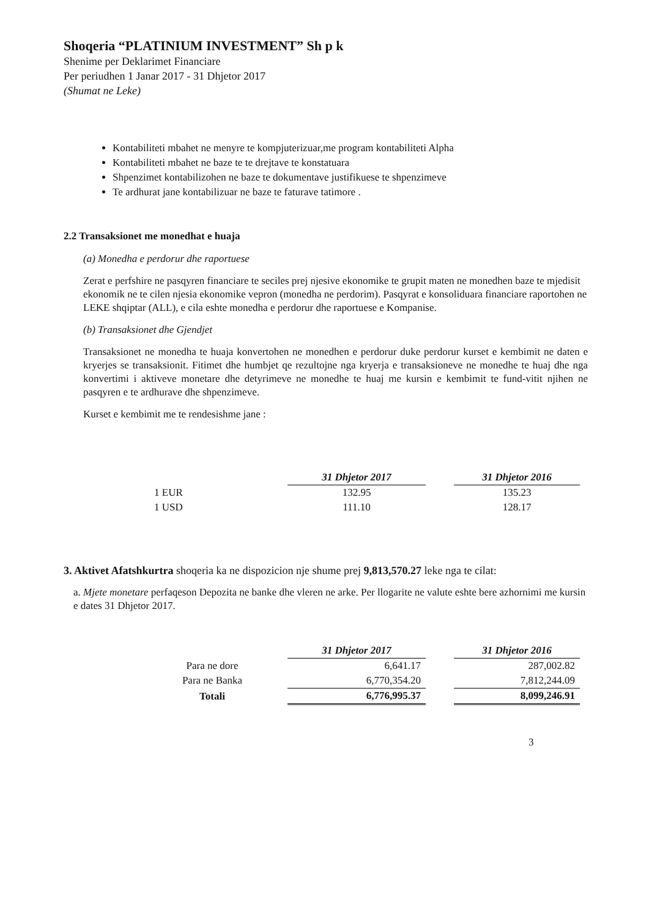Shoqeria “PLATINIUM INVESTMENT” Sh p k
Shenime per Deklarimet Financiare
Per periudhen 1 Janar 2017 - 31 Dhjetor 2017
(Shumat ne Leke)
Kontabiliteti mbahet ne menyre te kompjuterizuar,me program kontabiliteti Alpha
Kontabiliteti mbahet ne baze te te drejtave te konstatuara
Shpenzimet kontabilizohen ne baze te dokumentave justifikuese te shpenzimeve
Te ardhurat jane kontabilizuar ne baze te faturave tatimore .
2.2 Transaksionet me monedhat e huaja
(a) Monedha e perdorur dhe raportuese
Zerat e perfshire ne pasqyren financiare te seciles prej njesive ekonomike te grupit maten ne monedhen baze te mjedisit ekonomik ne te cilen njesia ekonomike vepron (monedha ne perdorim). Pasqyrat e konsoliduara financiare raportohen ne LEKE shqiptar (ALL), e cila eshte monedha e perdorur dhe raportuese e Kompanise.
(b) Transaksionet dhe Gjendjet
Transaksionet ne monedha te huaja konvertohen ne monedhen e perdorur duke perdorur kurset e kembimit ne daten e kryerjes se transaksionit. Fitimet dhe humbjet qe rezultojne nga kryerja e transaksioneve ne monedhe te huaj dhe nga konvertimi i aktiveve monetare dhe detyrimeve ne monedhe te huaj me kursin e kembimit te fund-vitit njihen ne pasqyren e te ardhurave dhe shpenzimeve.
Kurset e kembimit me te rendesishme jane :
| | 31 Dhjetor 2017 | | 31 Dhjetor 2016 |
| 1 EUR | 132.95 | | 135.23 |
| 1 USD | 111.10 | | 128.17 |
3. Aktivet Afatshkurtra shoqeria ka ne dispozicion nje shume prej 9,813,570.27 leke nga te cilat:
a. Mjete monetare perfaqeson Depozita ne banke dhe vleren ne arke. Per llogarite ne valute eshte bere azhornimi me kursin e dates 31 Dhjetor 2017.
| | 31 Dhjetor 2017 | | 31 Dhjetor 2016 |
| Para ne dore | 6,641.17 | | 287,002.82 |
| Para ne Banka | 6,770,354.20 | | 7,812,244.09 |
| Totali | 6,776,995.37 | | 8,099,246.91 |
3